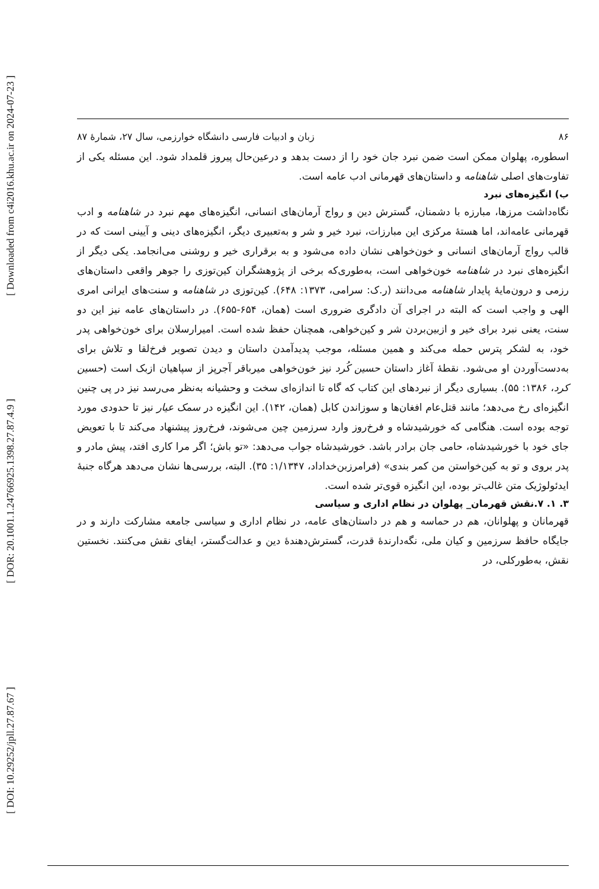[ DOI: 10.29252/jpll.27.87.67 ] [ DOR: 20.1001.1.24766925.1398.27.87.4.9 ] [ Downloaded from c4i2016.khu.ac.ir on 2024-07-23 ]
۸۶ زبان و ادبیات فارسی دانشگاه خوارزمی، سال ۲۷، شمارۀ ۸۷
اسطوره، پهلوان ممکن است ضمن نبرد جان خود را از دست بدهد و درعین‌حال پیروز قلمداد شود. این مسئله یکی از تفاوت‌های اصلی شاهنامه و داستان‌های قهرمانی ادب عامه است.
ب) انگیزه‌های نبرد
نگاه‌داشت مرزها، مبارزه با دشمنان، گسترش دین و رواج آرمان‌های انسانی، انگیزه‌های مهم نبرد در شاهنامه و ادب قهرمانی عامه‌اند، اما هستۀ مرکزی این مبارزات، نبرد خیر و شر و به‌تعبیری دیگر، انگیزه‌های دینی و آیینی است که در قالب رواج آرمان‌های انسانی و خون‌خواهی نشان داده می‌شود و به برقراری خیر و روشنی می‌انجامد. یکی دیگر از انگیزه‌های نبرد در شاهنامه خون‌خواهی است، به‌طوری‌که برخی از پژوهشگران کین‌توزی را جوهر واقعی داستان‌های رزمی و درون‌مایۀ پایدار شاهنامه می‌دانند (ر.ک: سرامی، ۱۳۷۳: ۶۴۸). کین‌توزی در شاهنامه و سنت‌های ایرانی امری الهی و واجب است که البته در اجرای آن دادگری ضروری است (همان، ۶۵۴-۶۵۵). در داستان‌های عامه نیز این دو سنت، یعنی نبرد برای خیر و ازبین‌بردن شر و کین‌خواهی، همچنان حفظ شده است. امیرارسلان برای خون‌خواهی پدر خود، به لشکر پترس حمله می‌کند و همین مسئله، موجب پدیدآمدن داستان و دیدن تصویر فرخ‌لقا و تلاش برای به‌دست‌آوردن او می‌شود. نقطۀ آغاز داستان حسین کُرد نیز خون‌خواهی میرباقر آجرپز از سپاهیان ازبک است (حسین کرد، ۱۳۸۶: ۵۵). بسیاری دیگر از نبردهای این کتاب که گاه تا اندازه‌ای سخت و وحشیانه به‌نظر می‌رسد نیز در پی چنین انگیزه‌ای رخ می‌دهد؛ مانند قتل‌عام افغان‌ها و سوزاندن کابل (همان، ۱۴۲). این انگیزه در سمک عیار نیز تا حدودی مورد توجه بوده است. هنگامی که خورشیدشاه و فرخ‌روز وارد سرزمین چین می‌شوند، فرخ‌روز پیشنهاد می‌کند تا با تعویض جای خود با خورشیدشاه، حامی جان برادر باشد. خورشیدشاه جواب می‌دهد: «تو باش؛ اگر مرا کاری افتد، پیش مادر و پدر بروی و تو به کین‌خواستن من کمر بندی» (فرامرزبن‌خداداد، ۱/۱۳۴۷: ۳۵). البته، بررسی‌ها نشان می‌دهد هرگاه جنبۀ ایدئولوژیک متن غالب‌تر بوده، این انگیزه قوی‌تر شده است.
۳. ۱. ۷.نقش قهرمان_ پهلوان در نظام اداری و سیاسی
قهرمانان و پهلوانان، هم در حماسه و هم در داستان‌های عامه، در نظام اداری و سیاسی جامعه مشارکت دارند و در جایگاه حافظ سرزمین و کیان ملی، نگه‌دارندۀ قدرت، گسترش‌دهندۀ دین و عدالت‌گستر، ایفای نقش می‌کنند. نخستین نقش، به‌طورکلی، در